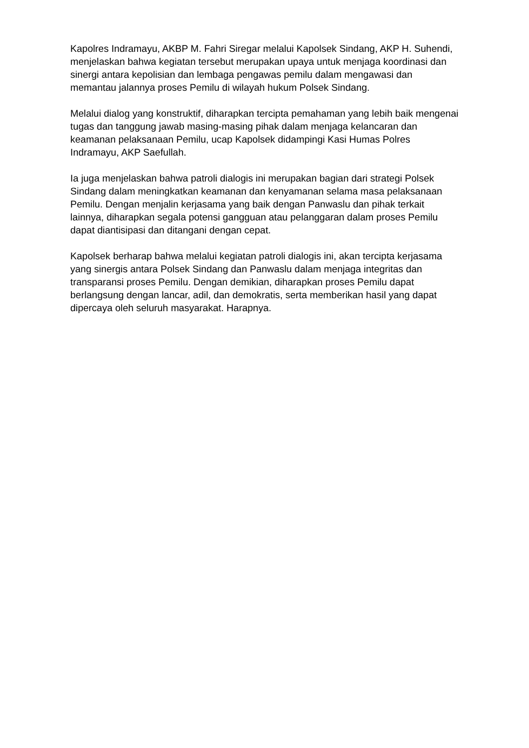Kapolres Indramayu, AKBP M. Fahri Siregar melalui Kapolsek Sindang, AKP H. Suhendi, menjelaskan bahwa kegiatan tersebut merupakan upaya untuk menjaga koordinasi dan sinergi antara kepolisian dan lembaga pengawas pemilu dalam mengawasi dan memantau jalannya proses Pemilu di wilayah hukum Polsek Sindang.
Melalui dialog yang konstruktif, diharapkan tercipta pemahaman yang lebih baik mengenai tugas dan tanggung jawab masing-masing pihak dalam menjaga kelancaran dan keamanan pelaksanaan Pemilu, ucap Kapolsek didampingi Kasi Humas Polres Indramayu, AKP Saefullah.
Ia juga menjelaskan bahwa patroli dialogis ini merupakan bagian dari strategi Polsek Sindang dalam meningkatkan keamanan dan kenyamanan selama masa pelaksanaan Pemilu. Dengan menjalin kerjasama yang baik dengan Panwaslu dan pihak terkait lainnya, diharapkan segala potensi gangguan atau pelanggaran dalam proses Pemilu dapat diantisipasi dan ditangani dengan cepat.
Kapolsek berharap bahwa melalui kegiatan patroli dialogis ini, akan tercipta kerjasama yang sinergis antara Polsek Sindang dan Panwaslu dalam menjaga integritas dan transparansi proses Pemilu. Dengan demikian, diharapkan proses Pemilu dapat berlangsung dengan lancar, adil, dan demokratis, serta memberikan hasil yang dapat dipercaya oleh seluruh masyarakat. Harapnya.